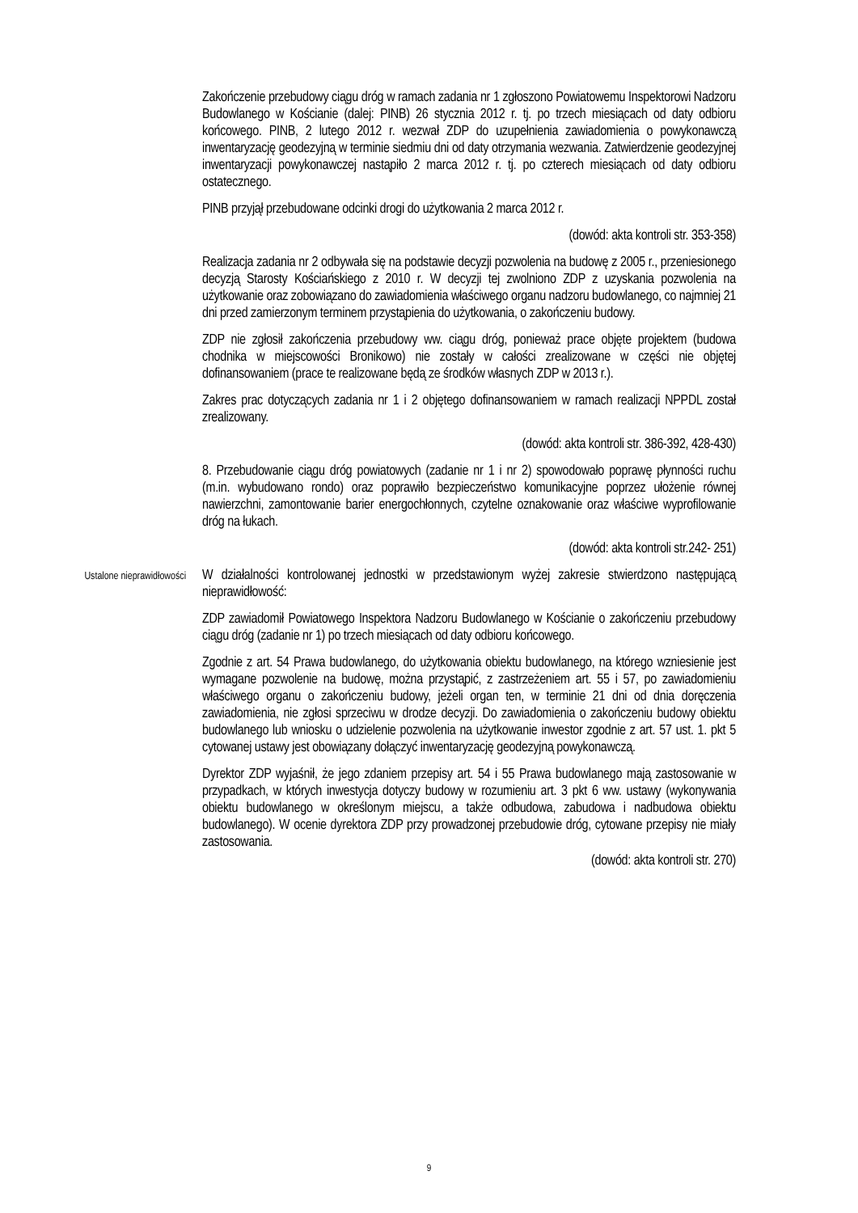Zakończenie przebudowy ciągu dróg w ramach zadania nr 1 zgłoszono Powiatowemu Inspektorowi Nadzoru Budowlanego w Kościanie (dalej: PINB) 26 stycznia 2012 r. tj. po trzech miesiącach od daty odbioru końcowego. PINB, 2 lutego 2012 r. wezwał ZDP do uzupełnienia zawiadomienia o powykonawczą inwentaryzację geodezyjną w terminie siedmiu dni od daty otrzymania wezwania. Zatwierdzenie geodezyjnej inwentaryzacji powykonawczej nastąpiło 2 marca 2012 r. tj. po czterech miesiącach od daty odbioru ostatecznego.
PINB przyjął przebudowane odcinki drogi do użytkowania 2 marca 2012 r.
(dowód: akta kontroli str. 353-358)
Realizacja zadania nr 2 odbywała się na podstawie decyzji pozwolenia na budowę z 2005 r., przeniesionego decyzją Starosty Kościańskiego z 2010 r. W decyzji tej zwolniono ZDP z uzyskania pozwolenia na użytkowanie oraz zobowiązano do zawiadomienia właściwego organu nadzoru budowlanego, co najmniej 21 dni przed zamierzonym terminem przystąpienia do użytkowania, o zakończeniu budowy.
ZDP nie zgłosił zakończenia przebudowy ww. ciągu dróg, ponieważ prace objęte projektem (budowa chodnika w miejscowości Bronikowo) nie zostały w całości zrealizowane w części nie objętej dofinansowaniem (prace te realizowane będą ze środków własnych ZDP w 2013 r.).
Zakres prac dotyczących zadania nr 1 i 2 objętego dofinansowaniem w ramach realizacji NPPDL został zrealizowany.
(dowód: akta kontroli str. 386-392, 428-430)
8. Przebudowanie ciągu dróg powiatowych (zadanie nr 1 i nr 2) spowodowało poprawę płynności ruchu (m.in. wybudowano rondo) oraz poprawiło bezpieczeństwo komunikacyjne poprzez ułożenie równej nawierzchni, zamontowanie barier energochłonnych, czytelne oznakowanie oraz właściwe wyprofilowanie dróg na łukach.
(dowód: akta kontroli str.242- 251)
Ustalone nieprawidłowości
W działalności kontrolowanej jednostki w przedstawionym wyżej zakresie stwierdzono następującą nieprawidłowość:
ZDP zawiadomił Powiatowego Inspektora Nadzoru Budowlanego w Kościanie o zakończeniu przebudowy ciągu dróg (zadanie nr 1) po trzech miesiącach od daty odbioru końcowego.
Zgodnie z art. 54 Prawa budowlanego, do użytkowania obiektu budowlanego, na którego wzniesienie jest wymagane pozwolenie na budowę, można przystąpić, z zastrzeżeniem art. 55 i 57, po zawiadomieniu właściwego organu o zakończeniu budowy, jeżeli organ ten, w terminie 21 dni od dnia doręczenia zawiadomienia, nie zgłosi sprzeciwu w drodze decyzji. Do zawiadomienia o zakończeniu budowy obiektu budowlanego lub wniosku o udzielenie pozwolenia na użytkowanie inwestor zgodnie z art. 57 ust. 1. pkt 5 cytowanej ustawy jest obowiązany dołączyć inwentaryzację geodezyjną powykonawczą.
Dyrektor ZDP wyjaśnił, że jego zdaniem przepisy art. 54 i 55 Prawa budowlanego mają zastosowanie w przypadkach, w których inwestycja dotyczy budowy w rozumieniu art. 3 pkt 6 ww. ustawy (wykonywania obiektu budowlanego w określonym miejscu, a także odbudowa, zabudowa i nadbudowa obiektu budowlanego). W ocenie dyrektora ZDP przy prowadzonej przebudowie dróg, cytowane przepisy nie miały zastosowania.
(dowód: akta kontroli str. 270)
9